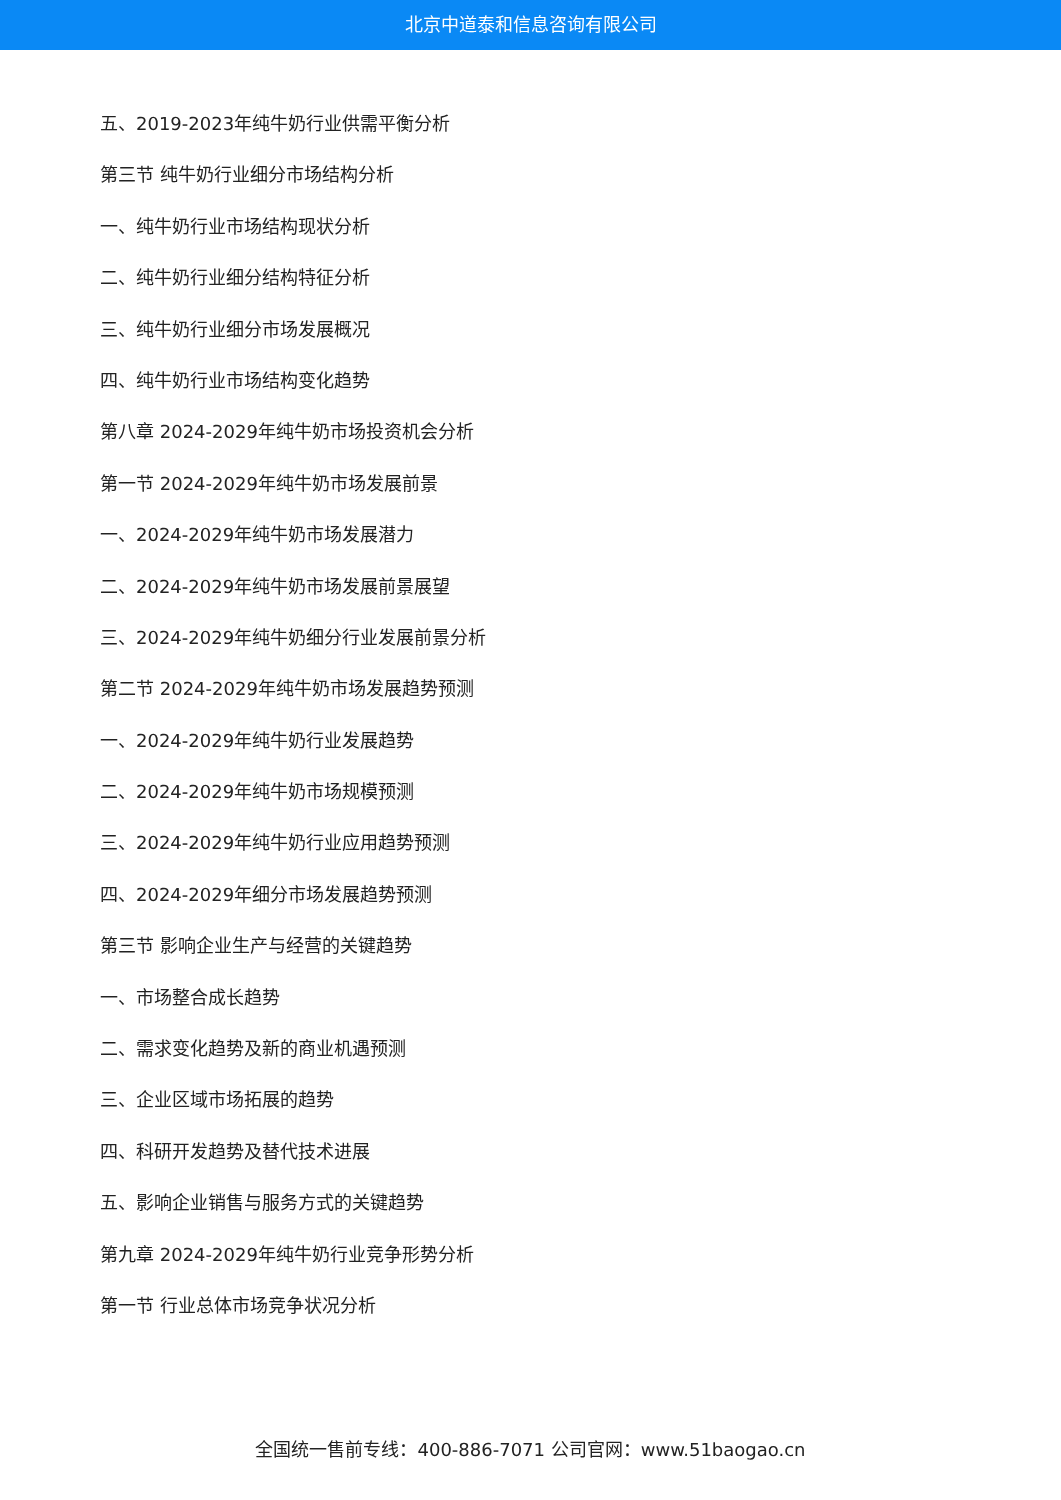北京中道泰和信息咨询有限公司
五、2019-2023年纯牛奶行业供需平衡分析
第三节 纯牛奶行业细分市场结构分析
一、纯牛奶行业市场结构现状分析
二、纯牛奶行业细分结构特征分析
三、纯牛奶行业细分市场发展概况
四、纯牛奶行业市场结构变化趋势
第八章 2024-2029年纯牛奶市场投资机会分析
第一节 2024-2029年纯牛奶市场发展前景
一、2024-2029年纯牛奶市场发展潜力
二、2024-2029年纯牛奶市场发展前景展望
三、2024-2029年纯牛奶细分行业发展前景分析
第二节 2024-2029年纯牛奶市场发展趋势预测
一、2024-2029年纯牛奶行业发展趋势
二、2024-2029年纯牛奶市场规模预测
三、2024-2029年纯牛奶行业应用趋势预测
四、2024-2029年细分市场发展趋势预测
第三节 影响企业生产与经营的关键趋势
一、市场整合成长趋势
二、需求变化趋势及新的商业机遇预测
三、企业区域市场拓展的趋势
四、科研开发趋势及替代技术进展
五、影响企业销售与服务方式的关键趋势
第九章 2024-2029年纯牛奶行业竞争形势分析
第一节 行业总体市场竞争状况分析
全国统一售前专线：400-886-7071 公司官网：www.51baogao.cn